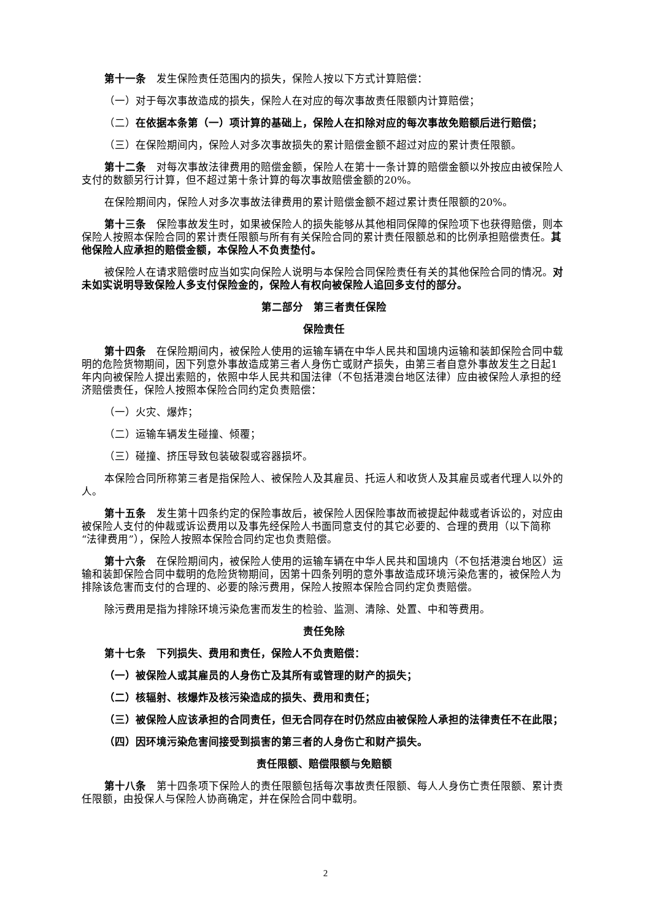第十一条　发生保险责任范围内的损失，保险人按以下方式计算赔偿：
（一）对于每次事故造成的损失，保险人在对应的每次事故责任限额内计算赔偿；
（二）在依据本条第（一）项计算的基础上，保险人在扣除对应的每次事故免赔额后进行赔偿；
（三）在保险期间内，保险人对多次事故损失的累计赔偿金额不超过对应的累计责任限额。
第十二条　对每次事故法律费用的赔偿金额，保险人在第十一条计算的赔偿金额以外按应由被保险人支付的数额另行计算，但不超过第十条计算的每次事故赔偿金额的20%。
在保险期间内，保险人对多次事故法律费用的累计赔偿金额不超过累计责任限额的20%。
第十三条　保险事故发生时，如果被保险人的损失能够从其他相同保障的保险项下也获得赔偿，则本保险人按照本保险合同的累计责任限额与所有有关保险合同的累计责任限额总和的比例承担赔偿责任。其他保险人应承担的赔偿金额，本保险人不负责垫付。
被保险人在请求赔偿时应当如实向保险人说明与本保险合同保险责任有关的其他保险合同的情况。对未如实说明导致保险人多支付保险金的，保险人有权向被保险人追回多支付的部分。
第二部分　第三者责任保险
保险责任
第十四条　在保险期间内，被保险人使用的运输车辆在中华人民共和国境内运输和装卸保险合同中载明的危险货物期间，因下列意外事故造成第三者人身伤亡或财产损失，由第三者自意外事故发生之日起1年内向被保险人提出索赔的，依照中华人民共和国法律（不包括港澳台地区法律）应由被保险人承担的经济赔偿责任，保险人按照本保险合同约定负责赔偿：
（一）火灾、爆炸；
（二）运输车辆发生碰撞、倾覆；
（三）碰撞、挤压导致包装破裂或容器损坏。
本保险合同所称第三者是指保险人、被保险人及其雇员、托运人和收货人及其雇员或者代理人以外的人。
第十五条　发生第十四条约定的保险事故后，被保险人因保险事故而被提起仲裁或者诉讼的，对应由被保险人支付的仲裁或诉讼费用以及事先经保险人书面同意支付的其它必要的、合理的费用（以下简称“法律费用”），保险人按照本保险合同约定也负责赔偿。
第十六条　在保险期间内，被保险人使用的运输车辆在中华人民共和国境内（不包括港澳台地区）运输和装卸保险合同中载明的危险货物期间，因第十四条列明的意外事故造成环境污染危害的，被保险人为排除该危害而支付的合理的、必要的除污费用，保险人按照本保险合同约定负责赔偿。
除污费用是指为排除环境污染危害而发生的检验、监测、清除、处置、中和等费用。
责任免除
第十七条　下列损失、费用和责任，保险人不负责赔偿：
（一）被保险人或其雇员的人身伤亡及其所有或管理的财产的损失；
（二）核辐射、核爆炸及核污染造成的损失、费用和责任；
（三）被保险人应该承担的合同责任，但无合同存在时仍然应由被保险人承担的法律责任不在此限；
（四）因环境污染危害间接受到损害的第三者的人身伤亡和财产损失。
责任限额、赔偿限额与免赔额
第十八条　第十四条项下保险人的责任限额包括每次事故责任限额、每人人身伤亡责任限额、累计责任限额，由投保人与保险人协商确定，并在保险合同中载明。
2